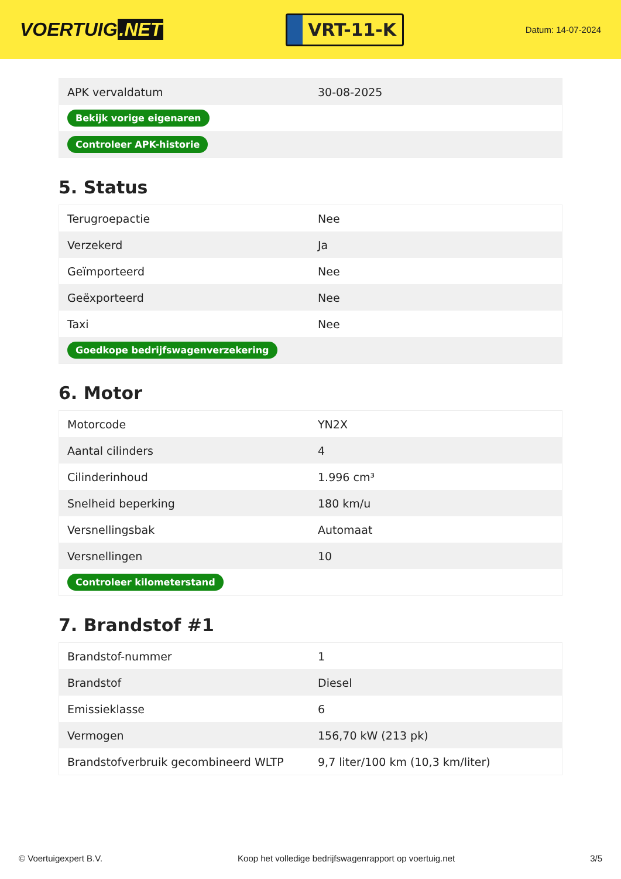VOERTUIG.NET
VRT-11-K
Datum: 14-07-2024
| APK vervaldatum | 30-08-2025 |
| Bekijk vorige eigenaren | |
| Controleer APK-historie | |
5. Status
| Terugroepactie | Nee |
| Verzekerd | Ja |
| Geïmporteerd | Nee |
| Geëxporteerd | Nee |
| Taxi | Nee |
| Goedkope bedrijfswagenverzekering | |
6. Motor
| Motorcode | YN2X |
| Aantal cilinders | 4 |
| Cilinderinhoud | 1.996 cm³ |
| Snelheid beperking | 180 km/u |
| Versnellingsbak | Automaat |
| Versnellingen | 10 |
| Controleer kilometerstand | |
7. Brandstof #1
| Brandstof-nummer | 1 |
| Brandstof | Diesel |
| Emissieklasse | 6 |
| Vermogen | 156,70 kW (213 pk) |
| Brandstofverbruik gecombineerd WLTP | 9,7 liter/100 km (10,3 km/liter) |
© Voertuigexpert B.V. Koop het volledige bedrijfswagenrapport op voertuig.net 3/5